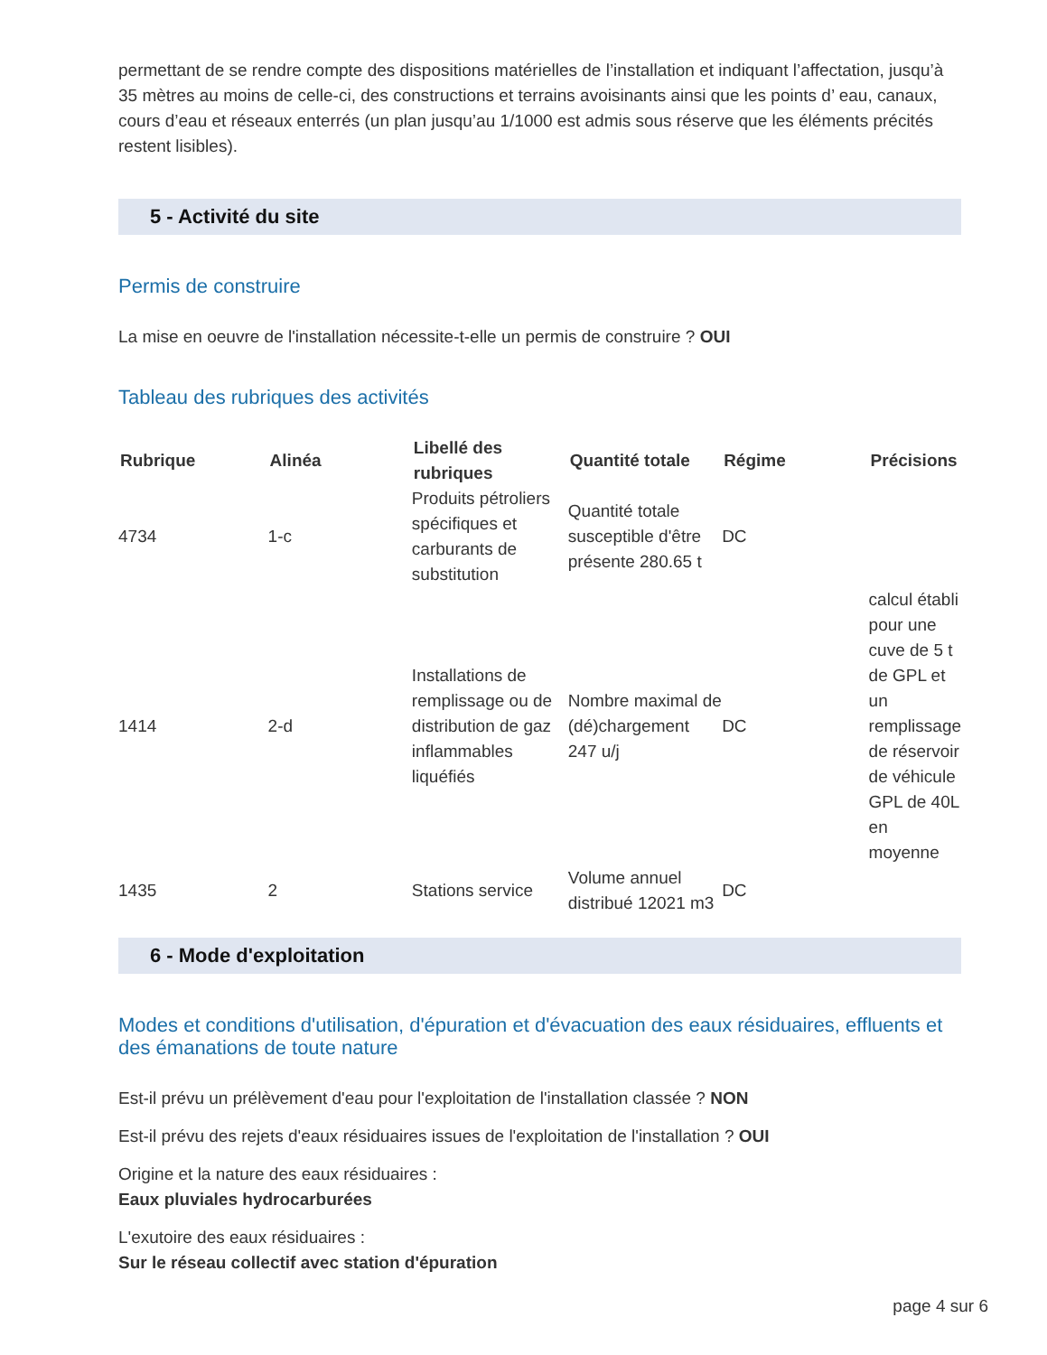permettant de se rendre compte des dispositions matérielles de l’installation et indiquant l’affectation, jusqu’à 35 mètres au moins de celle-ci, des constructions et terrains avoisinants ainsi que les points d’ eau, canaux, cours d’eau et réseaux enterrés (un plan jusqu’au 1/1000 est admis sous réserve que les éléments précités restent lisibles).
5 - Activité du site
Permis de construire
La mise en oeuvre de l'installation nécessite-t-elle un permis de construire ? OUI
Tableau des rubriques des activités
| Rubrique | Alinéa | Libellé des rubriques | Quantité totale | Régime | Précisions |
| --- | --- | --- | --- | --- | --- |
| 4734 | 1-c | Produits pétroliers spécifiques et carburants de substitution | Quantité totale susceptible d'être présente 280.65 t | DC | |
| 1414 | 2-d | Installations de remplissage ou de distribution de gaz inflammables liquéfiés | Nombre maximal de (dé)chargement 247 u/j | DC | calcul établi pour une cuve de 5 t de GPL et un remplissage de réservoir de véhicule GPL de 40L en moyenne |
| 1435 | 2 | Stations service | Volume annuel distribué 12021 m3 | DC | |
6 - Mode d'exploitation
Modes et conditions d'utilisation, d'épuration et d'évacuation des eaux résiduaires, effluents et des émanations de toute nature
Est-il prévu un prélèvement d'eau pour l'exploitation de l'installation classée ? NON
Est-il prévu des rejets d'eaux résiduaires issues de l'exploitation de l'installation ? OUI
Origine et la nature des eaux résiduaires :
Eaux pluviales hydrocarburées
L'exutoire des eaux résiduaires :
Sur le réseau collectif avec station d'épuration
page 4 sur 6